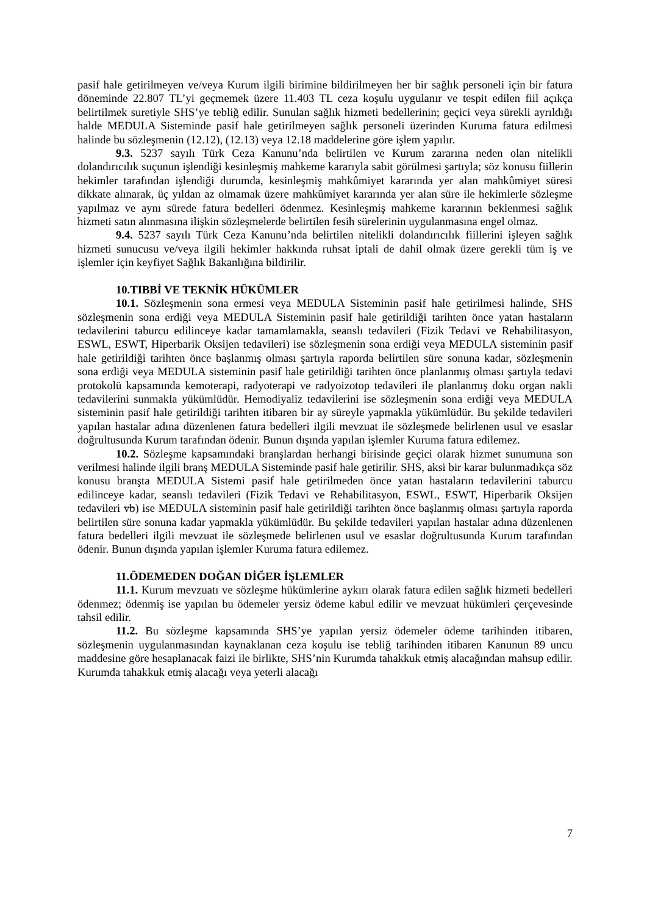pasif hale getirilmeyen ve/veya Kurum ilgili birimine bildirilmeyen her bir sağlık personeli için bir fatura döneminde 22.807 TL’yi geçmemek üzere 11.403 TL ceza koşulu uygulanır ve tespit edilen fiil açıkça belirtilmek suretiyle SHS’ye tebliğ edilir. Sunulan sağlık hizmeti bedellerinin; geçici veya sürekli ayrıldığı halde MEDULA Sisteminde pasif hale getirilmeyen sağlık personeli üzerinden Kuruma fatura edilmesi halinde bu sözleşmenin (12.12), (12.13) veya 12.18 maddelerine göre işlem yapılır.
9.3. 5237 sayılı Türk Ceza Kanunu’nda belirtilen ve Kurum zararına neden olan nitelikli dolandırıcılık suçunun işlendiği kesinleşmiş mahkeme kararıyla sabit görülmesi şartıyla; söz konusu fiillerin hekimler tarafından işlendiği durumda, kesinleşmiş mahkûmiyet kararında yer alan mahkûmiyet süresi dikkate alınarak, üç yıldan az olmamak üzere mahkûmiyet kararında yer alan süre ile hekimlerle sözleşme yapılmaz ve aynı sürede fatura bedelleri ödenmez. Kesinleşmiş mahkeme kararının beklenmesi sağlık hizmeti satın alınmasına ilişkin sözleşmelerde belirtilen fesih sürelerinin uygulanmasına engel olmaz.
9.4. 5237 sayılı Türk Ceza Kanunu’nda belirtilen nitelikli dolandırıcılık fiillerini işleyen sağlık hizmeti sunucusu ve/veya ilgili hekimler hakkında ruhsat iptali de dahil olmak üzere gerekli tüm iş ve işlemler için keyfiyet Sağlık Bakanlığına bildirilir.
10.TIBBİ VE TEKNİK HÜKÜMLER
10.1. Sözleşmenin sona ermesi veya MEDULA Sisteminin pasif hale getirilmesi halinde, SHS sözleşmenin sona erdiği veya MEDULA Sisteminin pasif hale getirildiği tarihten önce yatan hastaların tedavilerini taburcu edilinceye kadar tamamlamakla, seanslı tedavileri (Fizik Tedavi ve Rehabilitasyon, ESWL, ESWT, Hiperbarik Oksijen tedavileri) ise sözleşmenin sona erdiği veya MEDULA sisteminin pasif hale getirildiği tarihten önce başlanmış olması şartıyla raporda belirtilen süre sonuna kadar, sözleşmenin sona erdiği veya MEDULA sisteminin pasif hale getirildiği tarihten önce planlanmış olması şartıyla tedavi protokolü kapsamında kemoterapi, radyoterapi ve radyoizotop tedavileri ile planlanmış doku organ nakli tedavilerini sunmakla yükümlüdür. Hemodiyaliz tedavilerini ise sözleşmenin sona erdiği veya MEDULA sisteminin pasif hale getirildiği tarihten itibaren bir ay süreyle yapmakla yükümlüdür. Bu şekilde tedavileri yapılan hastalar adına düzenlenen fatura bedelleri ilgili mevzuat ile sözleşmede belirlenen usul ve esaslar doğrultusunda Kurum tarafından ödenir. Bunun dışında yapılan işlemler Kuruma fatura edilemez.
10.2. Sözleşme kapsamındaki branşlardan herhangi birisinde geçici olarak hizmet sunumuna son verilmesi halinde ilgili branş MEDULA Sisteminde pasif hale getirilir. SHS, aksi bir karar bulunmadıkça söz konusu branşta MEDULA Sistemi pasif hale getirilmeden önce yatan hastaların tedavilerini taburcu edilinceye kadar, seanslı tedavileri (Fizik Tedavi ve Rehabilitasyon, ESWL, ESWT, Hiperbarik Oksijen tedavileri vb) ise MEDULA sisteminin pasif hale getirildiği tarihten önce başlanmış olması şartıyla raporda belirtilen süre sonuna kadar yapmakla yükümlüdür. Bu şekilde tedavileri yapılan hastalar adına düzenlenen fatura bedelleri ilgili mevzuat ile sözleşmede belirlenen usul ve esaslar doğrultusunda Kurum tarafından ödenir. Bunun dışında yapılan işlemler Kuruma fatura edilemez.
11.ÖDEMEDEN DOĞAN DİĞER İŞLEMLER
11.1. Kurum mevzuatı ve sözleşme hükümlerine aykırı olarak fatura edilen sağlık hizmeti bedelleri ödenmez; ödenmiş ise yapılan bu ödemeler yersiz ödeme kabul edilir ve mevzuat hükümleri çerçevesinde tahsil edilir.
11.2. Bu sözleşme kapsamında SHS’ye yapılan yersiz ödemeler ödeme tarihinden itibaren, sözleşmenin uygulanmasından kaynaklanan ceza koşulu ise tebliğ tarihinden itibaren Kanunun 89 uncu maddesine göre hesaplanacak faizi ile birlikte, SHS’nin Kurumda tahakkuk etmiş alacağından mahsup edilir. Kurumda tahakkuk etmiş alacağı veya yeterli alacağı
7